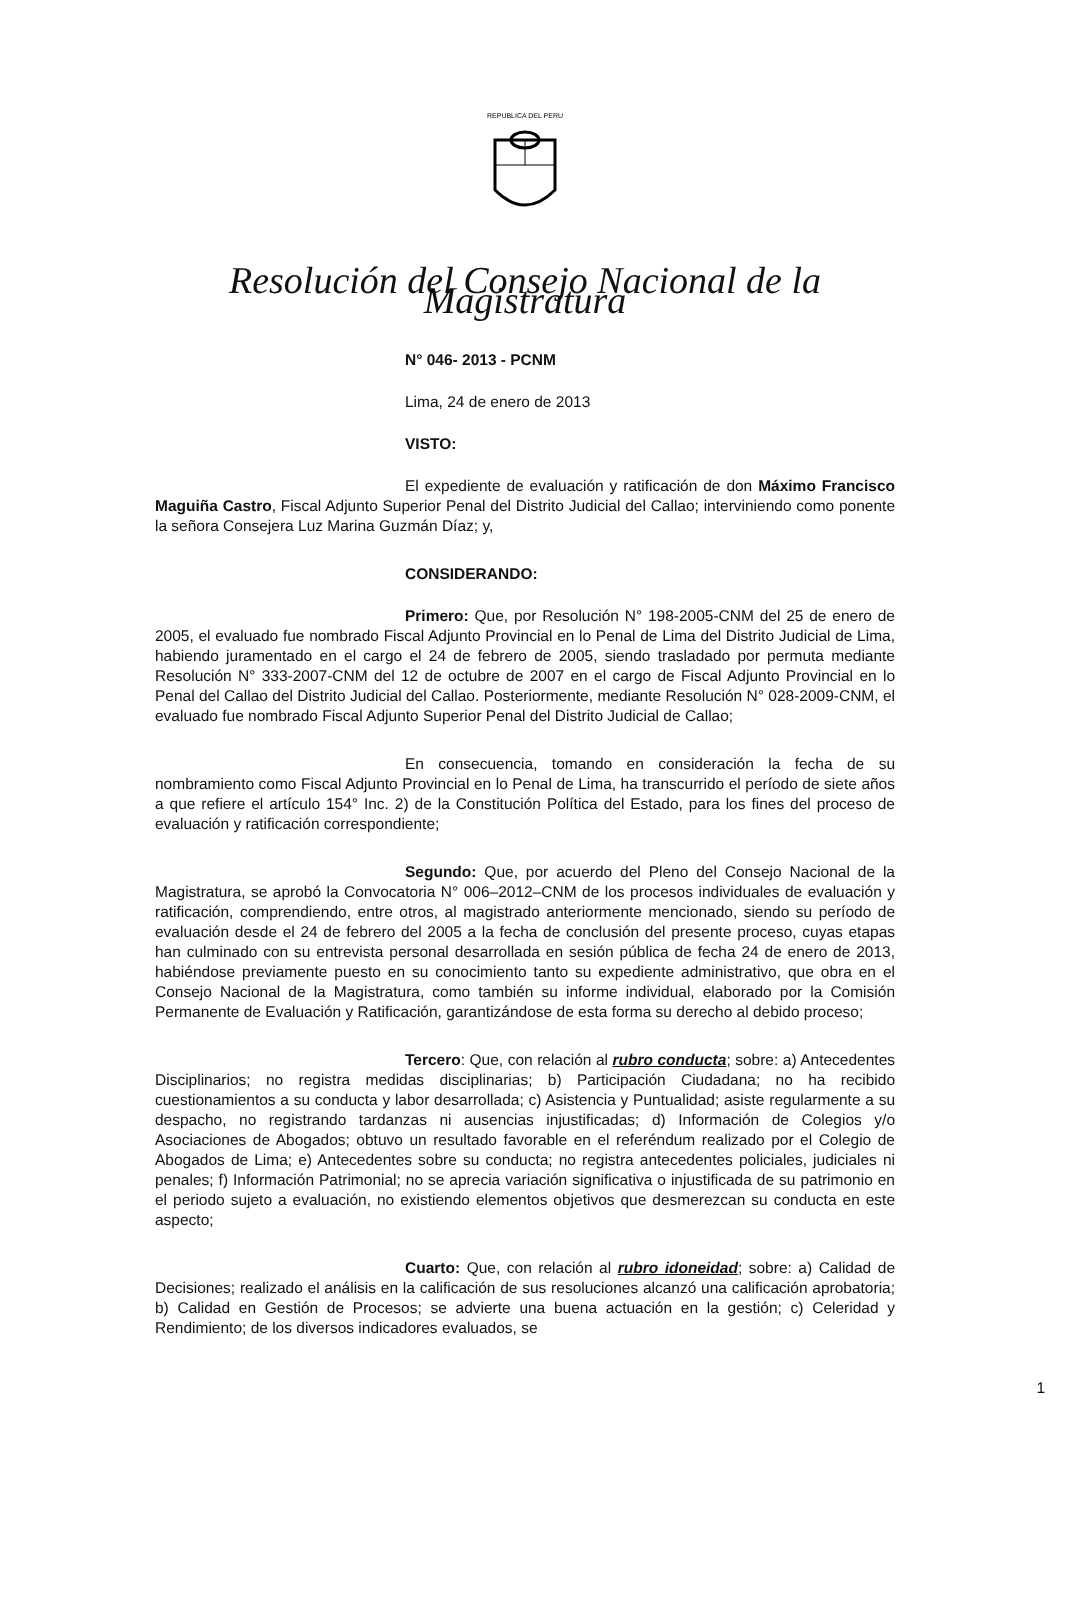REPUBLICA DEL PERU
Resolución del Consejo Nacional de la Magistratura
N° 046- 2013 - PCNM
Lima, 24 de enero de 2013
VISTO:
El expediente de evaluación y ratificación de don Máximo Francisco Maguiña Castro, Fiscal Adjunto Superior Penal del Distrito Judicial del Callao; interviniendo como ponente la señora Consejera Luz Marina Guzmán Díaz; y,
CONSIDERANDO:
Primero: Que, por Resolución N° 198-2005-CNM del 25 de enero de 2005, el evaluado fue nombrado Fiscal Adjunto Provincial en lo Penal de Lima del Distrito Judicial de Lima, habiendo juramentado en el cargo el 24 de febrero de 2005, siendo trasladado por permuta mediante Resolución N° 333-2007-CNM del 12 de octubre de 2007 en el cargo de Fiscal Adjunto Provincial en lo Penal del Callao del Distrito Judicial del Callao. Posteriormente, mediante Resolución N° 028-2009-CNM, el evaluado fue nombrado Fiscal Adjunto Superior Penal del Distrito Judicial de Callao;
En consecuencia, tomando en consideración la fecha de su nombramiento como Fiscal Adjunto Provincial en lo Penal de Lima, ha transcurrido el período de siete años a que refiere el artículo 154° Inc. 2) de la Constitución Política del Estado, para los fines del proceso de evaluación y ratificación correspondiente;
Segundo: Que, por acuerdo del Pleno del Consejo Nacional de la Magistratura, se aprobó la Convocatoria N° 006–2012–CNM de los procesos individuales de evaluación y ratificación, comprendiendo, entre otros, al magistrado anteriormente mencionado, siendo su período de evaluación desde el 24 de febrero del 2005 a la fecha de conclusión del presente proceso, cuyas etapas han culminado con su entrevista personal desarrollada en sesión pública de fecha 24 de enero de 2013, habiéndose previamente puesto en su conocimiento tanto su expediente administrativo, que obra en el Consejo Nacional de la Magistratura, como también su informe individual, elaborado por la Comisión Permanente de Evaluación y Ratificación, garantizándose de esta forma su derecho al debido proceso;
Tercero: Que, con relación al rubro conducta; sobre: a) Antecedentes Disciplinarios; no registra medidas disciplinarias; b) Participación Ciudadana; no ha recibido cuestionamientos a su conducta y labor desarrollada; c) Asistencia y Puntualidad; asiste regularmente a su despacho, no registrando tardanzas ni ausencias injustificadas; d) Información de Colegios y/o Asociaciones de Abogados; obtuvo un resultado favorable en el referéndum realizado por el Colegio de Abogados de Lima; e) Antecedentes sobre su conducta; no registra antecedentes policiales, judiciales ni penales; f) Información Patrimonial; no se aprecia variación significativa o injustificada de su patrimonio en el periodo sujeto a evaluación, no existiendo elementos objetivos que desmerezcan su conducta en este aspecto;
Cuarto: Que, con relación al rubro idoneidad; sobre: a) Calidad de Decisiones; realizado el análisis en la calificación de sus resoluciones alcanzó una calificación aprobatoria; b) Calidad en Gestión de Procesos; se advierte una buena actuación en la gestión; c) Celeridad y Rendimiento; de los diversos indicadores evaluados, se
1